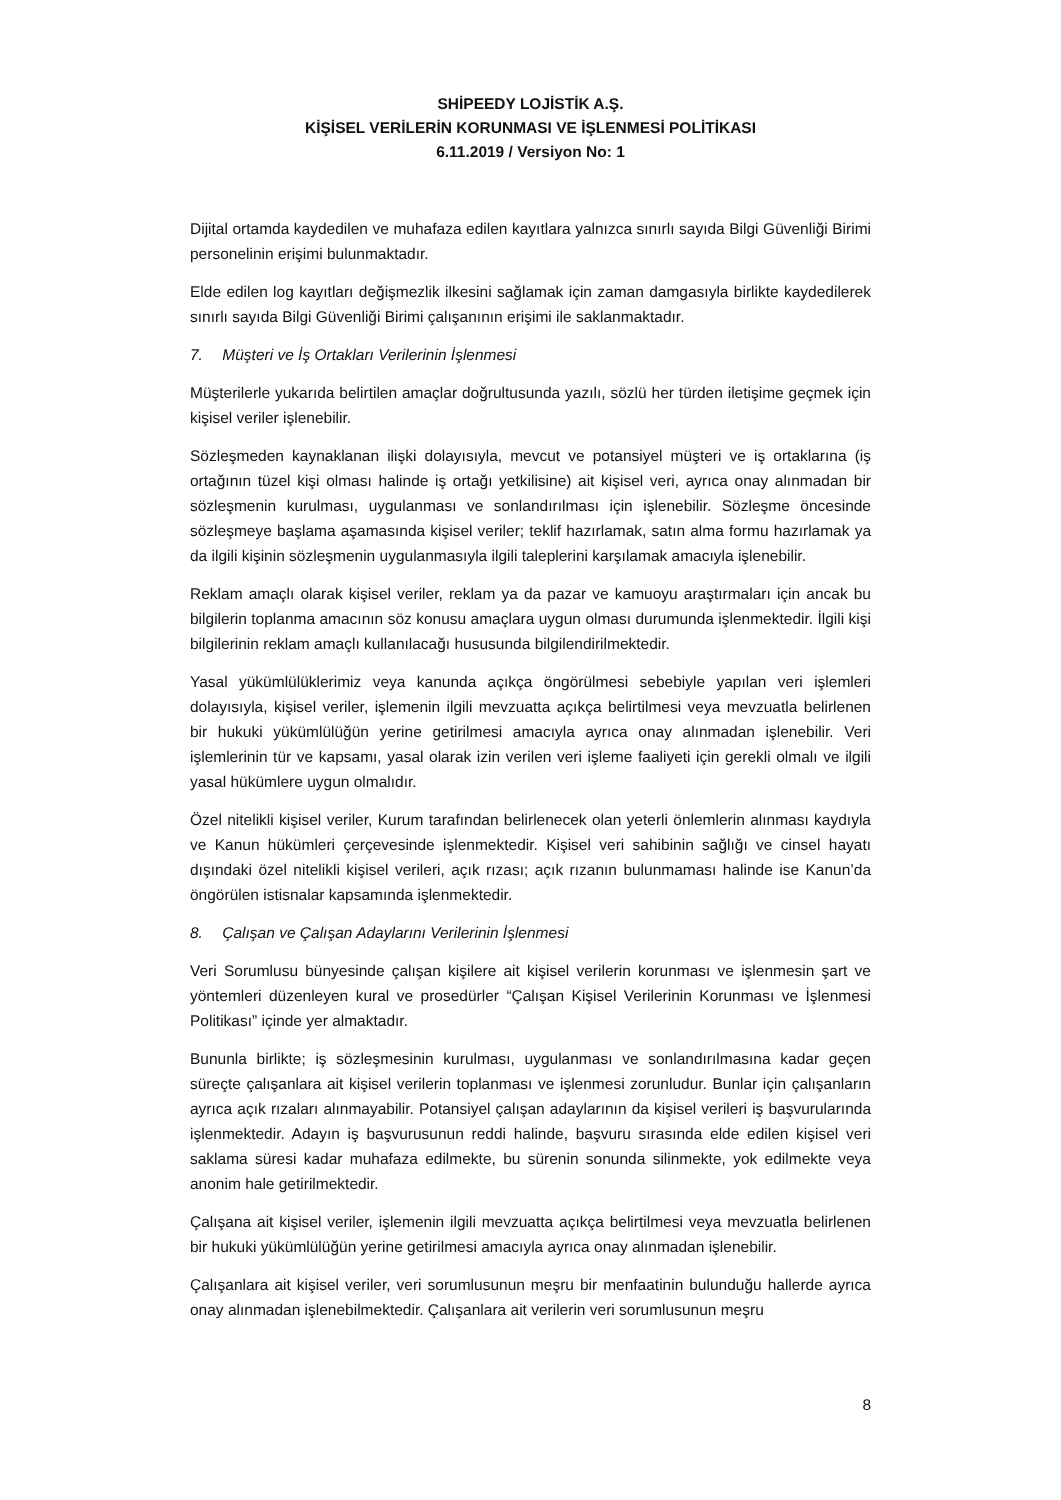SHİPEEDY LOJİSTİK A.Ş.
KİŞİSEL VERİLERİN KORUNMASI VE İŞLENMESİ POLİTİKASI
6.11.2019 / Versiyon No: 1
Dijital ortamda kaydedilen ve muhafaza edilen kayıtlara yalnızca sınırlı sayıda Bilgi Güvenliği Birimi personelinin erişimi bulunmaktadır.
Elde edilen log kayıtları değişmezlik ilkesini sağlamak için zaman damgasıyla birlikte kaydedilerek sınırlı sayıda Bilgi Güvenliği Birimi çalışanının erişimi ile saklanmaktadır.
7. Müşteri ve İş Ortakları Verilerinin İşlenmesi
Müşterilerle yukarıda belirtilen amaçlar doğrultusunda yazılı, sözlü her türden iletişime geçmek için kişisel veriler işlenebilir.
Sözleşmeden kaynaklanan ilişki dolayısıyla, mevcut ve potansiyel müşteri ve iş ortaklarına (iş ortağının tüzel kişi olması halinde iş ortağı yetkilisine) ait kişisel veri, ayrıca onay alınmadan bir sözleşmenin kurulması, uygulanması ve sonlandırılması için işlenebilir. Sözleşme öncesinde sözleşmeye başlama aşamasında kişisel veriler; teklif hazırlamak, satın alma formu hazırlamak ya da ilgili kişinin sözleşmenin uygulanmasıyla ilgili taleplerini karşılamak amacıyla işlenebilir.
Reklam amaçlı olarak kişisel veriler, reklam ya da pazar ve kamuoyu araştırmaları için ancak bu bilgilerin toplanma amacının söz konusu amaçlara uygun olması durumunda işlenmektedir. İlgili kişi bilgilerinin reklam amaçlı kullanılacağı hususunda bilgilendirilmektedir.
Yasal yükümlülüklerimiz veya kanunda açıkça öngörülmesi sebebiyle yapılan veri işlemleri dolayısıyla, kişisel veriler, işlemenin ilgili mevzuatta açıkça belirtilmesi veya mevzuatla belirlenen bir hukuki yükümlülüğün yerine getirilmesi amacıyla ayrıca onay alınmadan işlenebilir. Veri işlemlerinin tür ve kapsamı, yasal olarak izin verilen veri işleme faaliyeti için gerekli olmalı ve ilgili yasal hükümlere uygun olmalıdır.
Özel nitelikli kişisel veriler, Kurum tarafından belirlenecek olan yeterli önlemlerin alınması kaydıyla ve Kanun hükümleri çerçevesinde işlenmektedir. Kişisel veri sahibinin sağlığı ve cinsel hayatı dışındaki özel nitelikli kişisel verileri, açık rızası; açık rızanın bulunmaması halinde ise Kanun’da öngörülen istisnalar kapsamında işlenmektedir.
8. Çalışan ve Çalışan Adaylarını Verilerinin İşlenmesi
Veri Sorumlusu bünyesinde çalışan kişilere ait kişisel verilerin korunması ve işlenmesin şart ve yöntemleri düzenleyen kural ve prosedürler “Çalışan Kişisel Verilerinin Korunması ve İşlenmesi Politikası” içinde yer almaktadır.
Bununla birlikte; iş sözleşmesinin kurulması, uygulanması ve sonlandırılmasına kadar geçen süreçte çalışanlara ait kişisel verilerin toplanması ve işlenmesi zorunludur. Bunlar için çalışanların ayrıca açık rızaları alınmayabilir. Potansiyel çalışan adaylarının da kişisel verileri iş başvurularında işlenmektedir. Adayın iş başvurusunun reddi halinde, başvuru sırasında elde edilen kişisel veri saklama süresi kadar muhafaza edilmekte, bu sürenin sonunda silinmekte, yok edilmekte veya anonim hale getirilmektedir.
Çalışana ait kişisel veriler, işlemenin ilgili mevzuatta açıkça belirtilmesi veya mevzuatla belirlenen bir hukuki yükümlülüğün yerine getirilmesi amacıyla ayrıca onay alınmadan işlenebilir.
Çalışanlara ait kişisel veriler, veri sorumlusunun meşru bir menfaatinin bulunduğu hallerde ayrıca onay alınmadan işlenebilmektedir. Çalışanlara ait verilerin veri sorumlusunun meşru
8